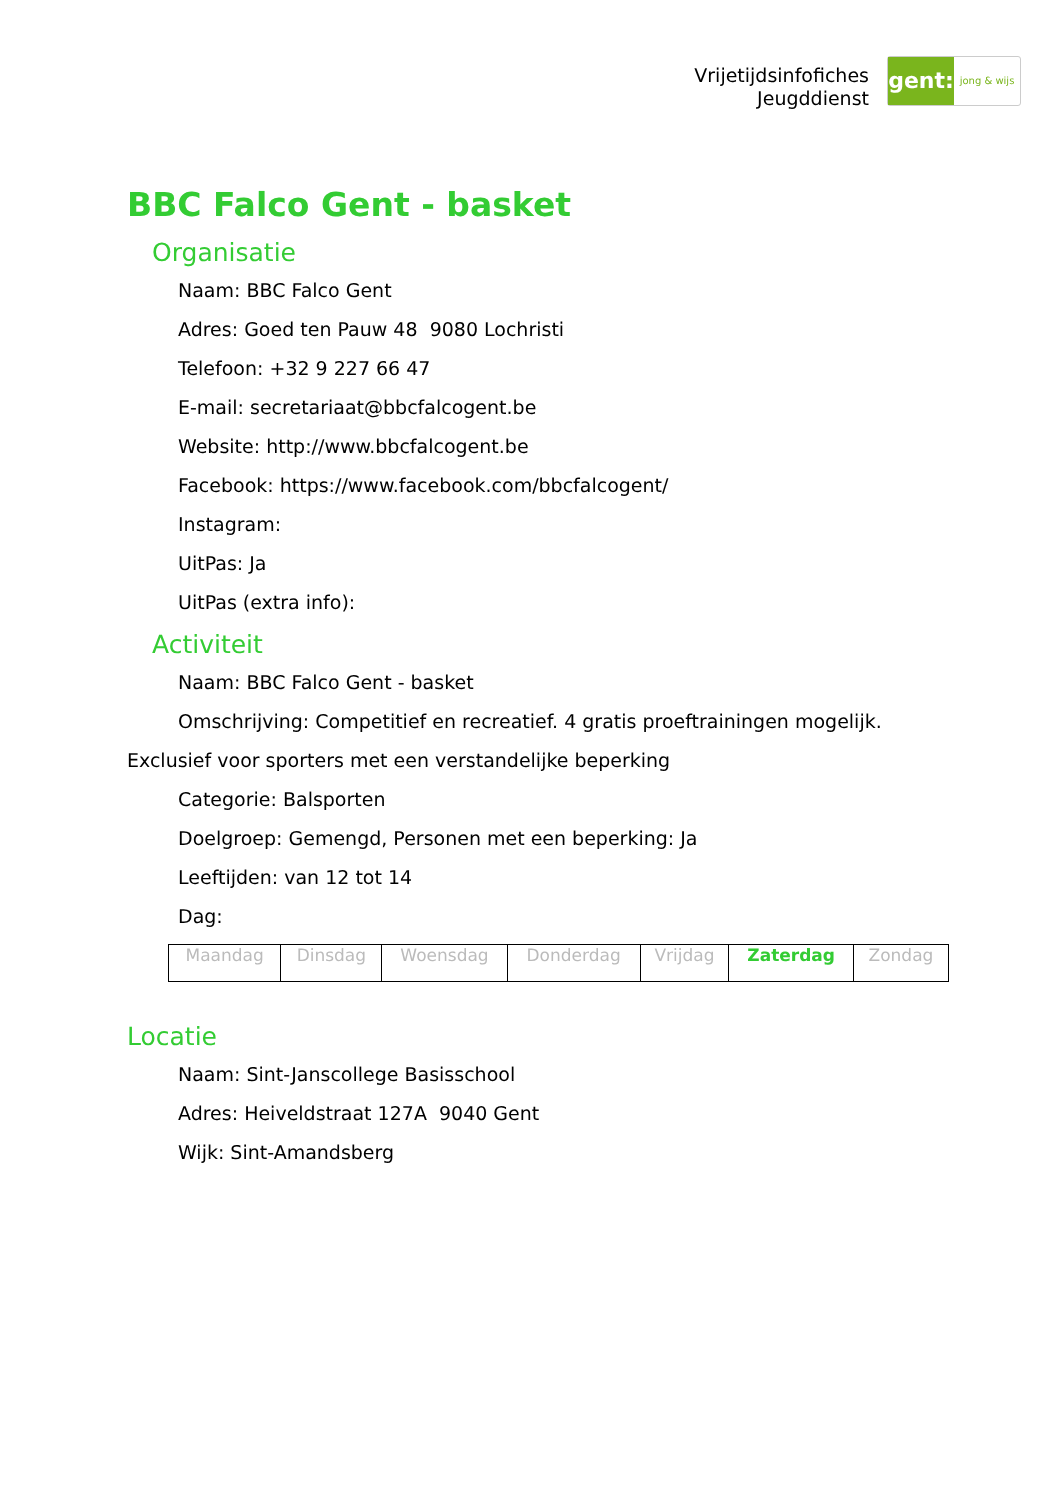Vrijetijdsinfofiches
Jeugddienst
gent:
jong & wijs
BBC Falco Gent - basket
Organisatie
Naam: BBC Falco Gent
Adres: Goed ten Pauw 48 9080 Lochristi
Telefoon: +32 9 227 66 47
E-mail: secretariaat@bbcfalcogent.be
Website: http://www.bbcfalcogent.be
Facebook: https://www.facebook.com/bbcfalcogent/
Instagram:
UitPas: Ja
UitPas (extra info):
Activiteit
Naam: BBC Falco Gent - basket
Omschrijving: Competitief en recreatief. 4 gratis proeftrainingen mogelijk.
Exclusief voor sporters met een verstandelijke beperking
Categorie: Balsporten
Doelgroep: Gemengd, Personen met een beperking: Ja
Leeftijden: van 12 tot 14
Dag:
| Maandag | Dinsdag | Woensdag | Donderdag | Vrijdag | Zaterdag | Zondag |
Locatie
Naam: Sint-Janscollege Basisschool
Adres: Heiveldstraat 127A 9040 Gent
Wijk: Sint-Amandsberg